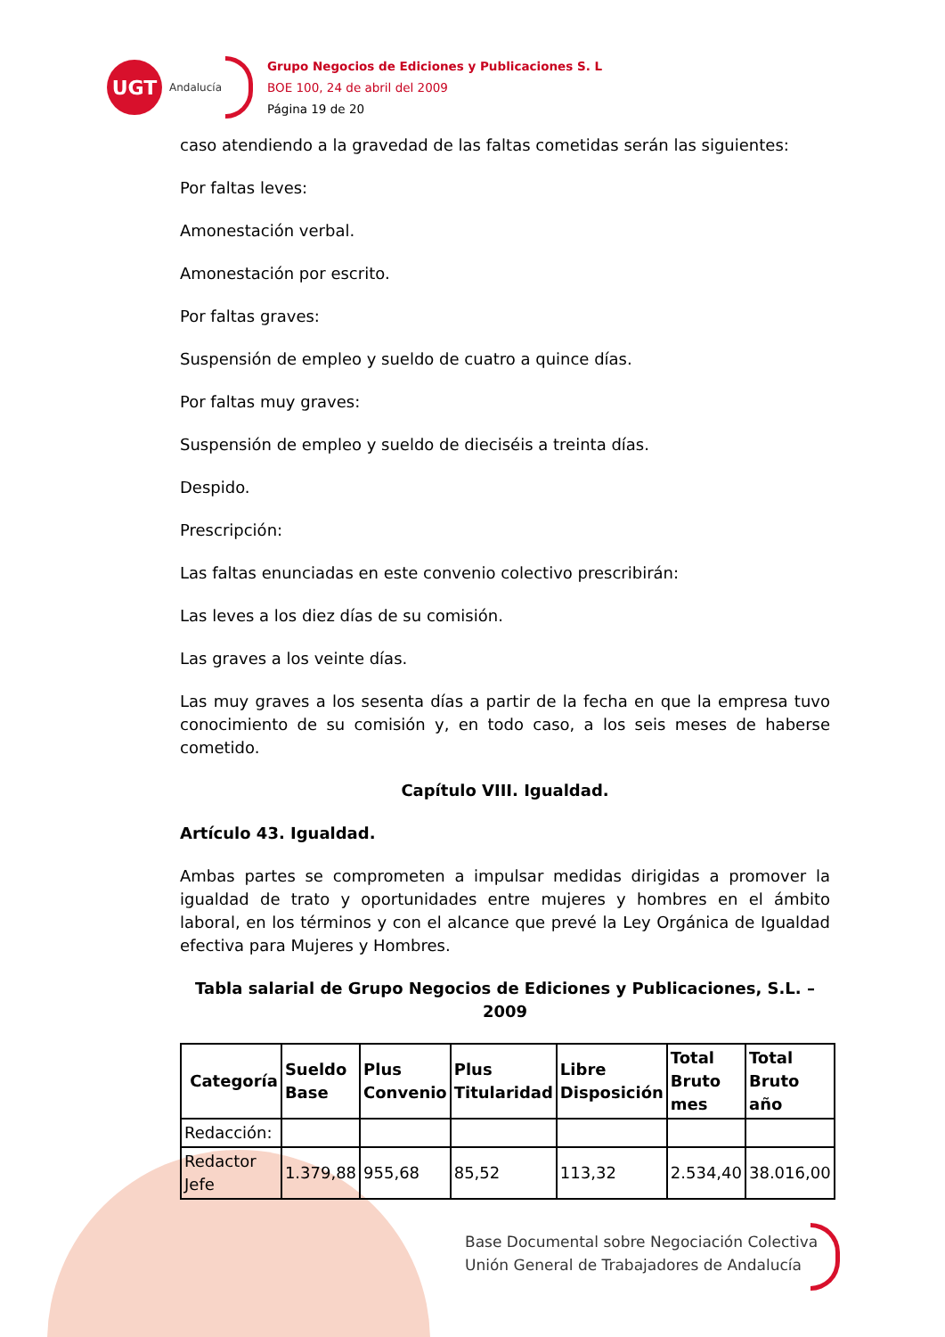UGT
Andalucía
Grupo Negocios de Ediciones y Publicaciones S. L
BOE 100, 24 de abril del 2009
Página 19 de 20
caso atendiendo a la gravedad de las faltas cometidas serán las siguientes:
Por faltas leves:
Amonestación verbal.
Amonestación por escrito.
Por faltas graves:
Suspensión de empleo y sueldo de cuatro a quince días.
Por faltas muy graves:
Suspensión de empleo y sueldo de dieciséis a treinta días.
Despido.
Prescripción:
Las faltas enunciadas en este convenio colectivo prescribirán:
Las leves a los diez días de su comisión.
Las graves a los veinte días.
Las muy graves a los sesenta días a partir de la fecha en que la empresa tuvo conocimiento de su comisión y, en todo caso, a los seis meses de haberse cometido.
Capítulo VIII. Igualdad.
Artículo 43. Igualdad.
Ambas partes se comprometen a impulsar medidas dirigidas a promover la igualdad de trato y oportunidades entre mujeres y hombres en el ámbito laboral, en los términos y con el alcance que prevé la Ley Orgánica de Igualdad efectiva para Mujeres y Hombres.
Tabla salarial de Grupo Negocios de Ediciones y Publicaciones, S.L. – 2009
| Categoría | Sueldo Base | Plus Convenio | Plus Titularidad | Libre Disposición | Total Bruto mes | Total Bruto año |
| --- | --- | --- | --- | --- | --- | --- |
| Redacción: | | | | | | |
| Redactor Jefe | 1.379,88 | 955,68 | 85,52 | 113,32 | 2.534,40 | 38.016,00 |
Base Documental sobre Negociación Colectiva
Unión General de Trabajadores de Andalucía